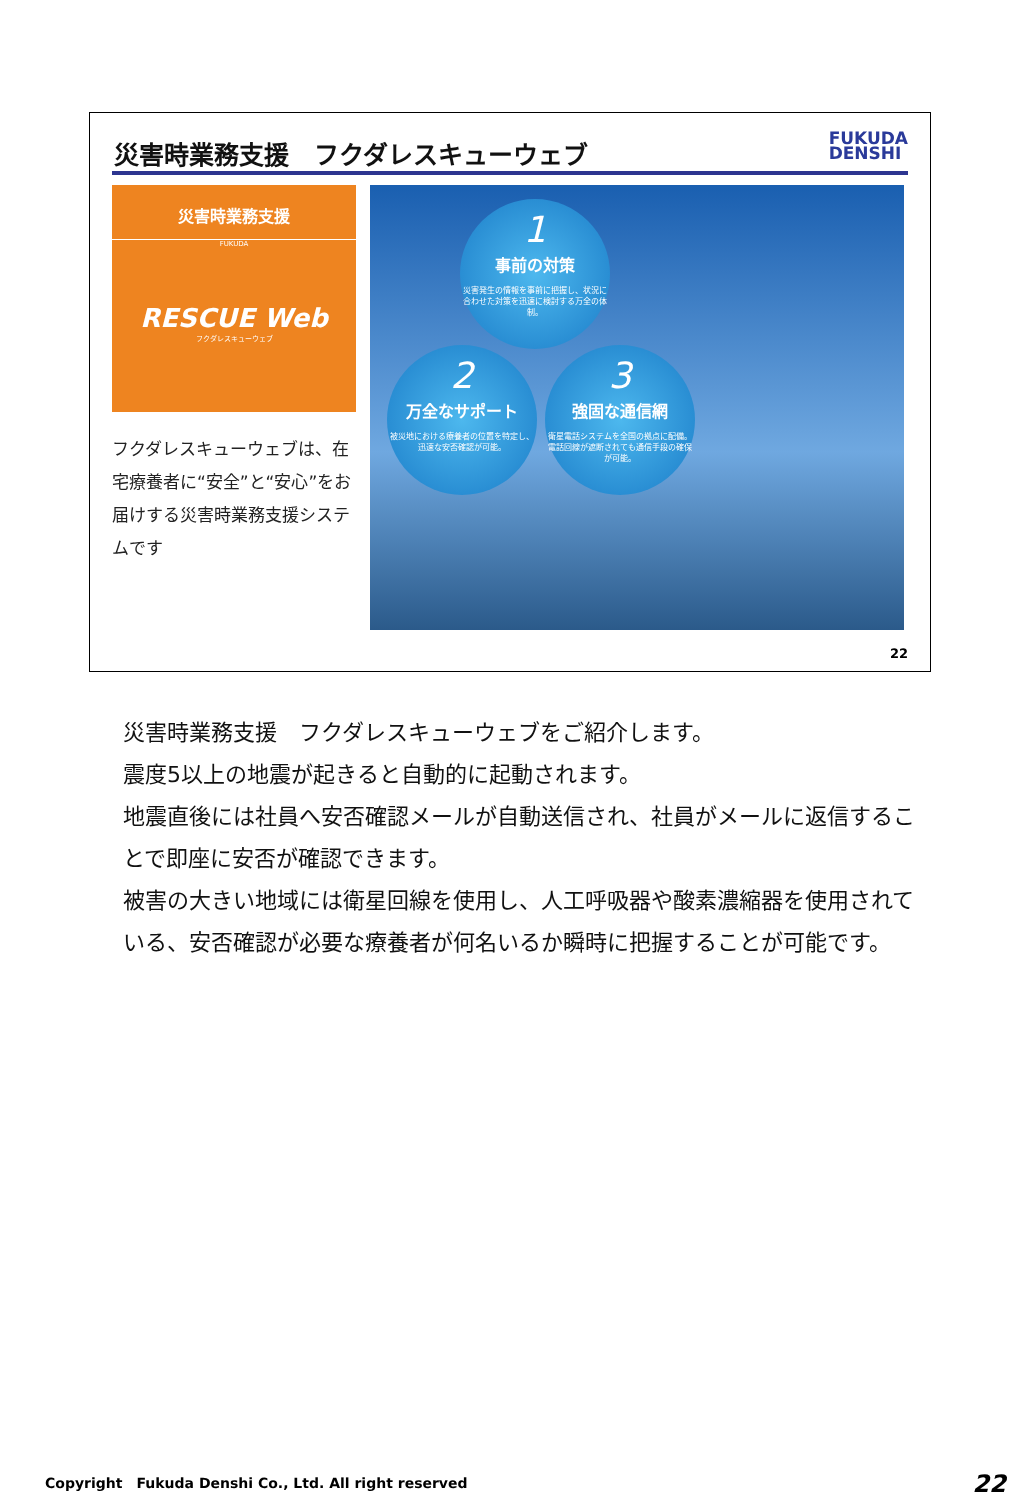災害時業務支援　フクダレスキューウェブ
FUKUDA
DENSHI
災害時業務支援
FUKUDA
RESCUE Web
フクダレスキューウェブ
フクダレスキューウェブは、在宅療養者に“安全”と“安心”をお届けする災害時業務支援システムです
1
事前の対策
災害発生の情報を事前に把握し、状況に合わせた対策を迅速に検討する万全の体制。
2
万全なサポート
被災地における療養者の位置を特定し、迅速な安否確認が可能。
3
強固な通信網
衛星電話システムを全国の拠点に配備。電話回線が遮断されても通信手段の確保が可能。
22
災害時業務支援　フクダレスキューウェブをご紹介します。
震度5以上の地震が起きると自動的に起動されます。
地震直後には社員へ安否確認メールが自動送信され、社員がメールに返信することで即座に安否が確認できます。
被害の大きい地域には衛星回線を使用し、人工呼吸器や酸素濃縮器を使用されている、安否確認が必要な療養者が何名いるか瞬時に把握することが可能です。
Copyright　Fukuda Denshi Co., Ltd. All right reserved
22